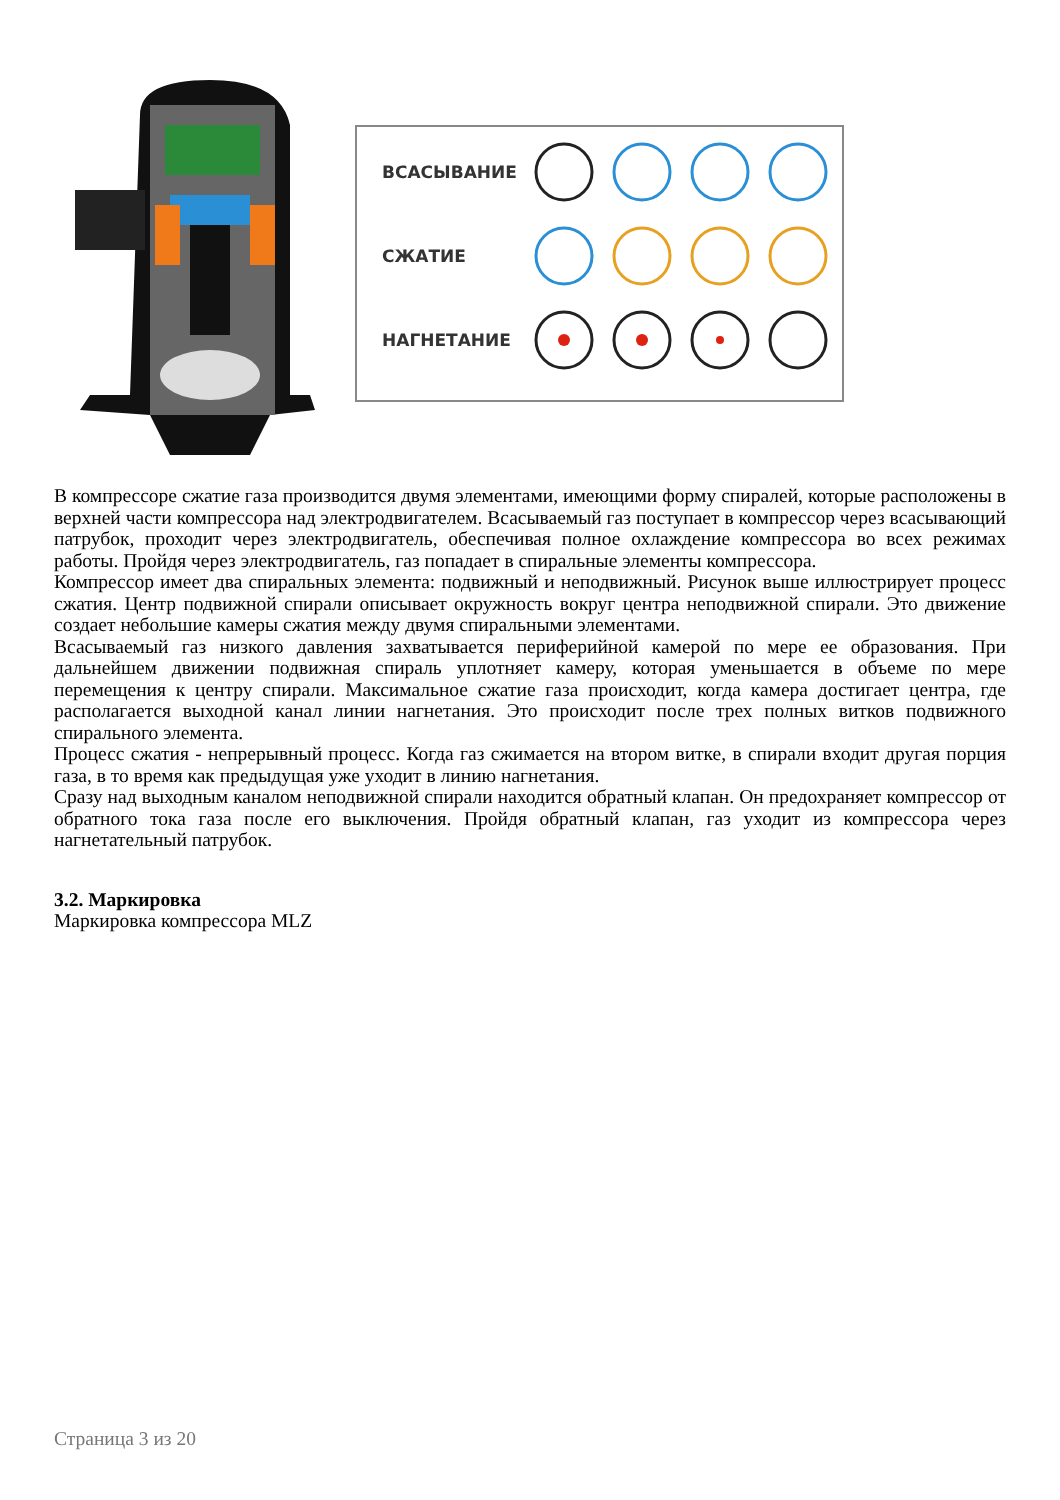ВСАСЫВАНИЕ
СЖАТИЕ
НАГНЕТАНИЕ
В компрессоре сжатие газа производится двумя элементами, имеющими форму спиралей, которые расположены в верхней части компрессора над электродвигателем. Всасываемый газ поступает в компрессор через всасывающий патрубок, проходит через электродвигатель, обеспечивая полное охлаждение компрессора во всех режимах работы. Пройдя через электродвигатель, газ попадает в спиральные элементы компрессора.
Компрессор имеет два спиральных элемента: подвижный и неподвижный. Рисунок выше иллюстрирует процесс сжатия. Центр подвижной спирали описывает окружность вокруг центра неподвижной спирали. Это движение создает небольшие камеры сжатия между двумя спиральными элементами.
Всасываемый газ низкого давления захватывается периферийной камерой по мере ее образования. При дальнейшем движении подвижная спираль уплотняет камеру, которая уменьшается в объеме по мере перемещения к центру спирали. Максимальное сжатие газа происходит, когда камера достигает центра, где располагается выходной канал линии нагнетания. Это происходит после трех полных витков подвижного спирального элемента.
Процесс сжатия - непрерывный процесс. Когда газ сжимается на втором витке, в спирали входит другая порция газа, в то время как предыдущая уже уходит в линию нагнетания.
Сразу над выходным каналом неподвижной спирали находится обратный клапан. Он предохраняет компрессор от обратного тока газа после его выключения. Пройдя обратный клапан, газ уходит из компрессора через нагнетательный патрубок.
3.2. Маркировка
Маркировка компрессора MLZ
Страница 3 из 20